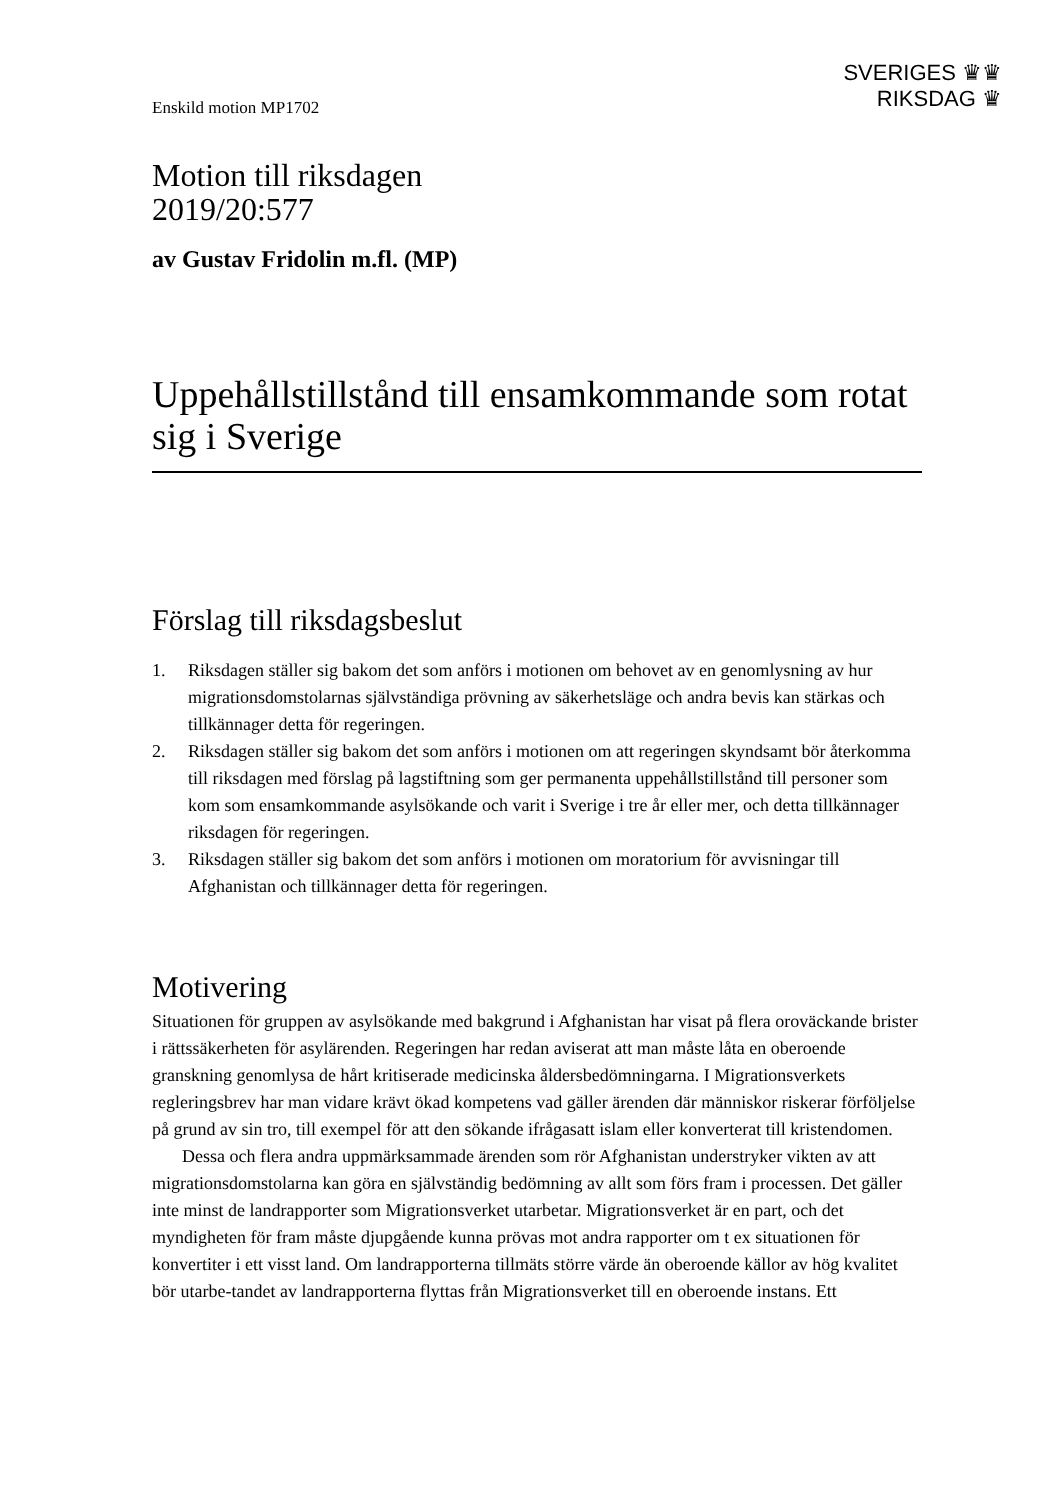Enskild motion MP1702
SVERIGES ♛♛
RIKSDAG ♛
Motion till riksdagen
2019/20:577
av Gustav Fridolin m.fl. (MP)
Uppehållstillstånd till ensamkommande som rotat sig i Sverige
Förslag till riksdagsbeslut
1. Riksdagen ställer sig bakom det som anförs i motionen om behovet av en genomlysning av hur migrationsdomstolarnas självständiga prövning av säkerhetsläge och andra bevis kan stärkas och tillkännager detta för regeringen.
2. Riksdagen ställer sig bakom det som anförs i motionen om att regeringen skyndsamt bör återkomma till riksdagen med förslag på lagstiftning som ger permanenta uppehållstillstånd till personer som kom som ensamkommande asylsökande och varit i Sverige i tre år eller mer, och detta tillkännager riksdagen för regeringen.
3. Riksdagen ställer sig bakom det som anförs i motionen om moratorium för avvisningar till Afghanistan och tillkännager detta för regeringen.
Motivering
Situationen för gruppen av asylsökande med bakgrund i Afghanistan har visat på flera oroväckande brister i rättssäkerheten för asylärenden. Regeringen har redan aviserat att man måste låta en oberoende granskning genomlysa de hårt kritiserade medicinska åldersbedömningarna. I Migrationsverkets regleringsbrev har man vidare krävt ökad kompetens vad gäller ärenden där människor riskerar förföljelse på grund av sin tro, till exempel för att den sökande ifrågasatt islam eller konverterat till kristendomen.
Dessa och flera andra uppmärksammade ärenden som rör Afghanistan understryker vikten av att migrationsdomstolarna kan göra en självständig bedömning av allt som förs fram i processen. Det gäller inte minst de landrapporter som Migrationsverket utarbetar. Migrationsverket är en part, och det myndigheten för fram måste djupgående kunna prövas mot andra rapporter om t ex situationen för konvertiter i ett visst land. Om landrapporterna tillmäts större värde än oberoende källor av hög kvalitet bör utarbe-tandet av landrapporterna flyttas från Migrationsverket till en oberoende instans. Ett